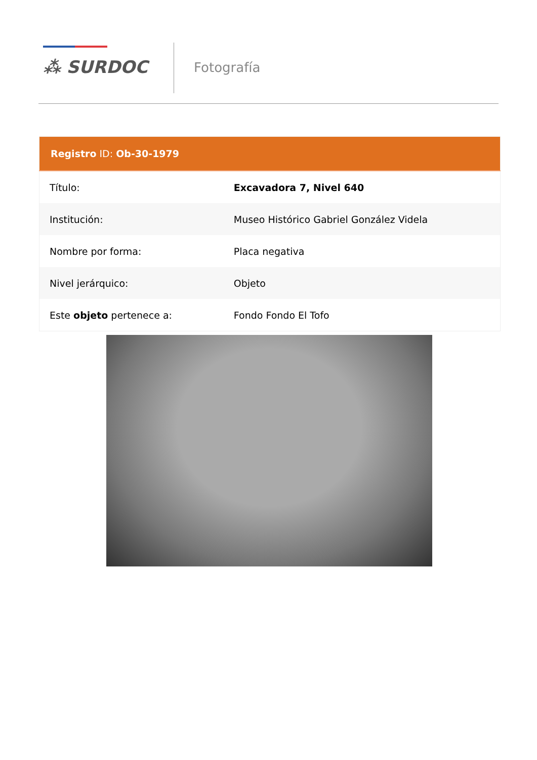⁂ SURDOC Fotografía
| Registro ID: Ob-30-1979 | |
| --- | --- |
| Título: | Excavadora 7, Nivel 640 |
| Institución: | Museo Histórico Gabriel González Videla |
| Nombre por forma: | Placa negativa |
| Nivel jerárquico: | Objeto |
| Este objeto pertenece a: | Fondo Fondo El Tofo |